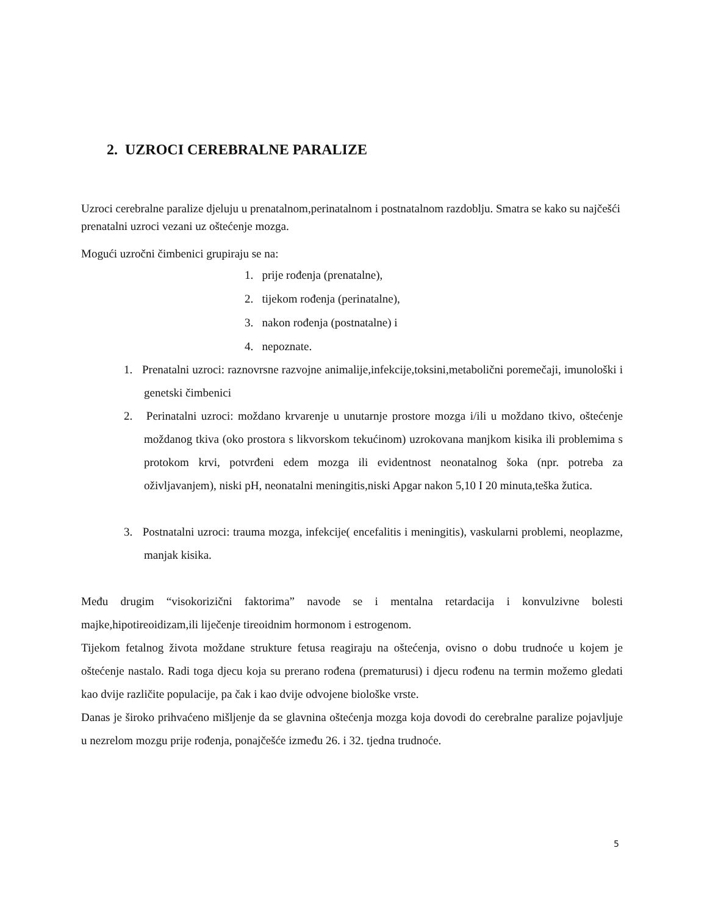2. UZROCI CEREBRALNE PARALIZE
Uzroci cerebralne paralize djeluju u prenatalnom,perinatalnom i postnatalnom razdoblju. Smatra se kako su najčešći prenatalni uzroci vezani uz oštećenje mozga.
Mogući uzročni čimbenici grupiraju se na:
1. prije rođenja (prenatalne),
2. tijekom rođenja (perinatalne),
3. nakon rođenja (postnatalne) i
4. nepoznate.
1. Prenatalni uzroci: raznovrsne razvojne animalije,infekcije,toksini,metabolični poremečaji, imunološki i genetski čimbenici
2. Perinatalni uzroci: moždano krvarenje u unutarnje prostore mozga i/ili u moždano tkivo, oštećenje moždanog tkiva (oko prostora s likvorskom tekućinom) uzrokovana manjkom kisika ili problemima s protokom krvi, potvrđeni edem mozga ili evidentnost neonatalnog šoka (npr. potreba za oživljavanjem), niski pH, neonatalni meningitis,niski Apgar nakon 5,10 I 20 minuta,teška žutica.
3. Postnatalni uzroci: trauma mozga, infekcije( encefalitis i meningitis), vaskularni problemi, neoplazme, manjak kisika.
Među drugim “visokorizični faktorima” navode se i mentalna retardacija i konvulzivne bolesti majke,hipotireoidizam,ili liječenje tireoidnim hormonom i estrogenom.
Tijekom fetalnog života moždane strukture fetusa reagiraju na oštećenja, ovisno o dobu trudnoće u kojem je oštećenje nastalo. Radi toga djecu koja su prerano rođena (prematurusi) i djecu rođenu na termin možemo gledati kao dvije različite populacije, pa čak i kao dvije odvojene biološke vrste.
Danas je široko prihvaćeno mišljenje da se glavnina oštećenja mozga koja dovodi do cerebralne paralize pojavljuje u nezrelom mozgu prije rođenja, ponajčešće između 26. i 32. tjedna trudnoće.
5